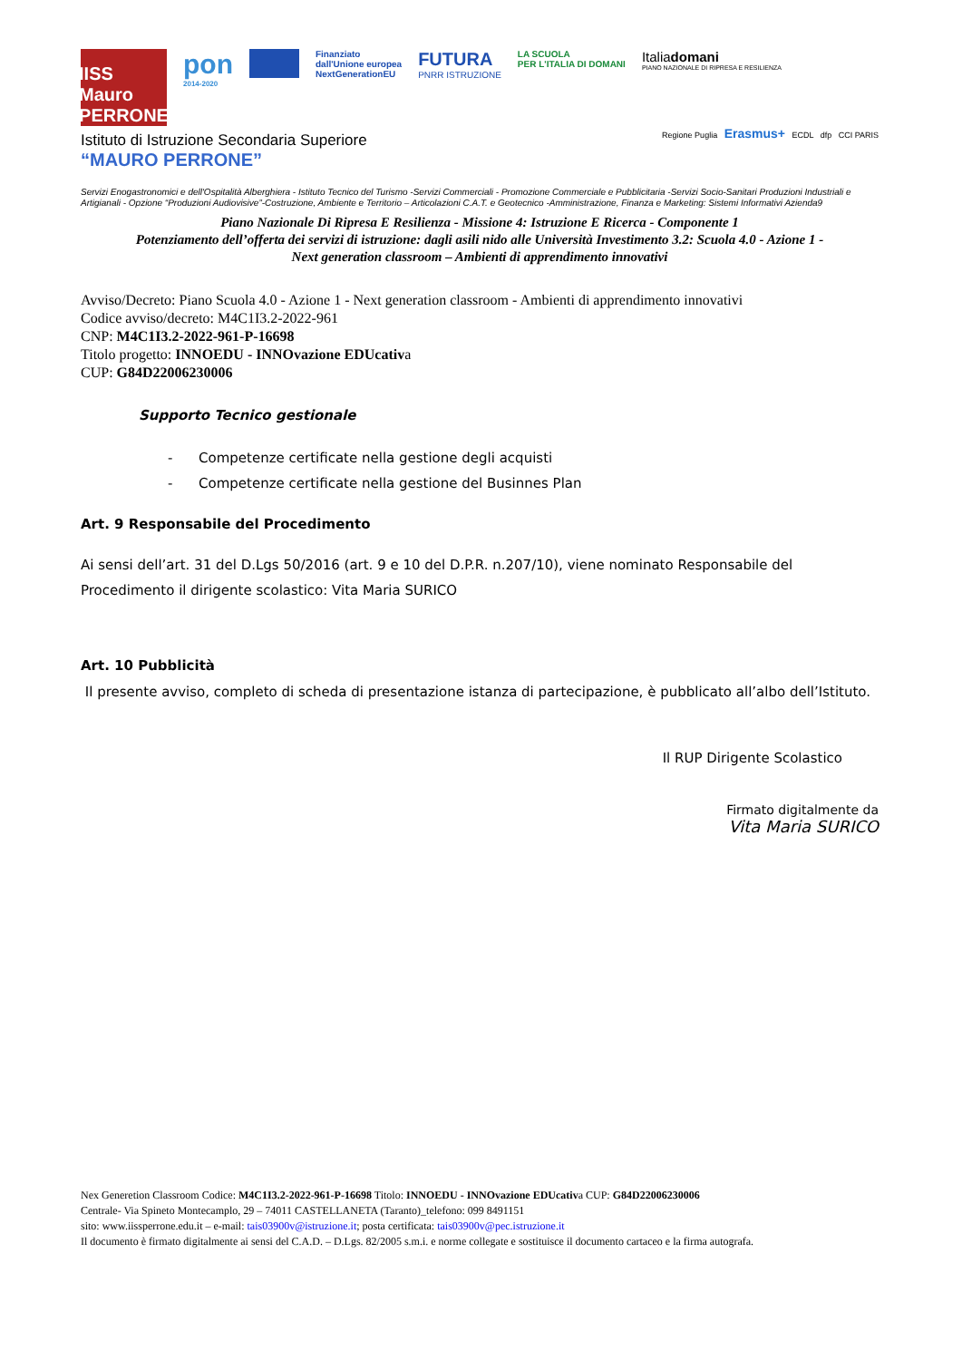IISS
Mauro PERRONE
pon
2014-2020
Finanziato
dall'Unione europea
NextGenerationEU
FUTURA
PNRR ISTRUZIONE
LA SCUOLA
PER L'ITALIA DI DOMANI
Italiadomani
PIANO NAZIONALE DI RIPRESA E RESILIENZA
Regione Puglia Erasmus+ ECDL dfp CCI PARIS
Istituto di Istruzione Secondaria Superiore
“MAURO PERRONE”
Servizi Enogastronomici e dell'Ospitalità Alberghiera - Istituto Tecnico del Turismo -Servizi Commerciali - Promozione Commerciale e Pubblicitaria -Servizi Socio-Sanitari Produzioni Industriali e Artigianali - Opzione “Produzioni Audiovisive”-Costruzione, Ambiente e Territorio – Articolazioni C.A.T. e Geotecnico -Amministrazione, Finanza e Marketing: Sistemi Informativi Azienda9
Piano Nazionale Di Ripresa E Resilienza - Missione 4: Istruzione E Ricerca - Componente 1
Potenziamento dell’offerta dei servizi di istruzione: dagli asili nido alle Università Investimento 3.2: Scuola 4.0 - Azione 1 -
Next generation classroom – Ambienti di apprendimento innovativi
Avviso/Decreto: Piano Scuola 4.0 - Azione 1 - Next generation classroom - Ambienti di apprendimento innovativi
Codice avviso/decreto: M4C1I3.2-2022-961
CNP: M4C1I3.2-2022-961-P-16698
Titolo progetto: INNOEDU - INNOvazione EDUcativa
CUP: G84D22006230006
Supporto Tecnico gestionale
- Competenze certificate nella gestione degli acquisti
- Competenze certificate nella gestione del Businnes Plan
Art. 9 Responsabile del Procedimento
Ai sensi dell’art. 31 del D.Lgs 50/2016 (art. 9 e 10 del D.P.R. n.207/10), viene nominato Responsabile del Procedimento il dirigente scolastico: Vita Maria SURICO
Art. 10 Pubblicità
Il presente avviso, completo di scheda di presentazione istanza di partecipazione, è pubblicato all’albo dell’Istituto.
Il RUP Dirigente Scolastico
Firmato digitalmente da
Vita Maria SURICO
Nex Generetion Classroom Codice: M4C1I3.2-2022-961-P-16698 Titolo: INNOEDU - INNOvazione EDUcativa CUP: G84D22006230006
Centrale- Via Spineto Montecamplo, 29 – 74011 CASTELLANETA (Taranto)_telefono: 099 8491151
sito: www.iissperrone.edu.it – e-mail: tais03900v@istruzione.it; posta certificata: tais03900v@pec.istruzione.it
Il documento è firmato digitalmente ai sensi del C.A.D. – D.Lgs. 82/2005 s.m.i. e norme collegate e sostituisce il documento cartaceo e la firma autografa.